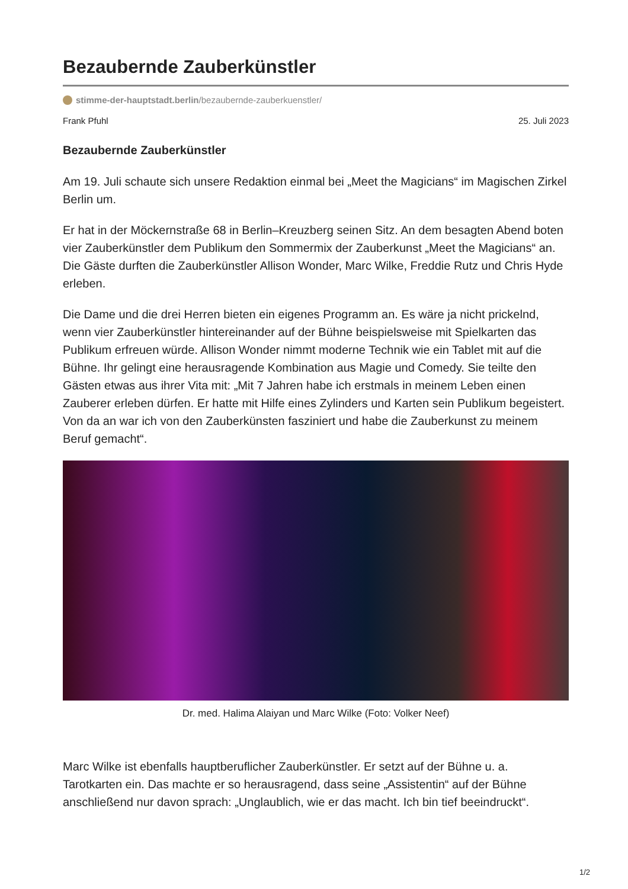Bezaubernde Zauberkünstler
stimme-der-hauptstadt.berlin/bezaubernde-zauberkuenstler/
Frank Pfuhl 25. Juli 2023
Bezaubernde Zauberkünstler
Am 19. Juli schaute sich unsere Redaktion einmal bei „Meet the Magicians“ im Magischen Zirkel Berlin um.
Er hat in der Möckernstraße 68 in Berlin–Kreuzberg seinen Sitz. An dem besagten Abend boten vier Zauberkünstler dem Publikum den Sommermix der Zauberkunst „Meet the Magicians“ an. Die Gäste durften die Zauberkünstler Allison Wonder, Marc Wilke, Freddie Rutz und Chris Hyde erleben.
Die Dame und die drei Herren bieten ein eigenes Programm an. Es wäre ja nicht prickelnd, wenn vier Zauberkünstler hintereinander auf der Bühne beispielsweise mit Spielkarten das Publikum erfreuen würde. Allison Wonder nimmt moderne Technik wie ein Tablet mit auf die Bühne. Ihr gelingt eine herausragende Kombination aus Magie und Comedy. Sie teilte den Gästen etwas aus ihrer Vita mit: „Mit 7 Jahren habe ich erstmals in meinem Leben einen Zauberer erleben dürfen. Er hatte mit Hilfe eines Zylinders und Karten sein Publikum begeistert. Von da an war ich von den Zauberkünsten fasziniert und habe die Zauberkunst zu meinem Beruf gemacht“.
Dr. med. Halima Alaiyan und Marc Wilke (Foto: Volker Neef)
Marc Wilke ist ebenfalls hauptberuflicher Zauberkünstler. Er setzt auf der Bühne u. a. Tarotkarten ein. Das machte er so herausragend, dass seine „Assistentin“ auf der Bühne anschließend nur davon sprach: „Unglaublich, wie er das macht. Ich bin tief beeindruckt“.
1/2